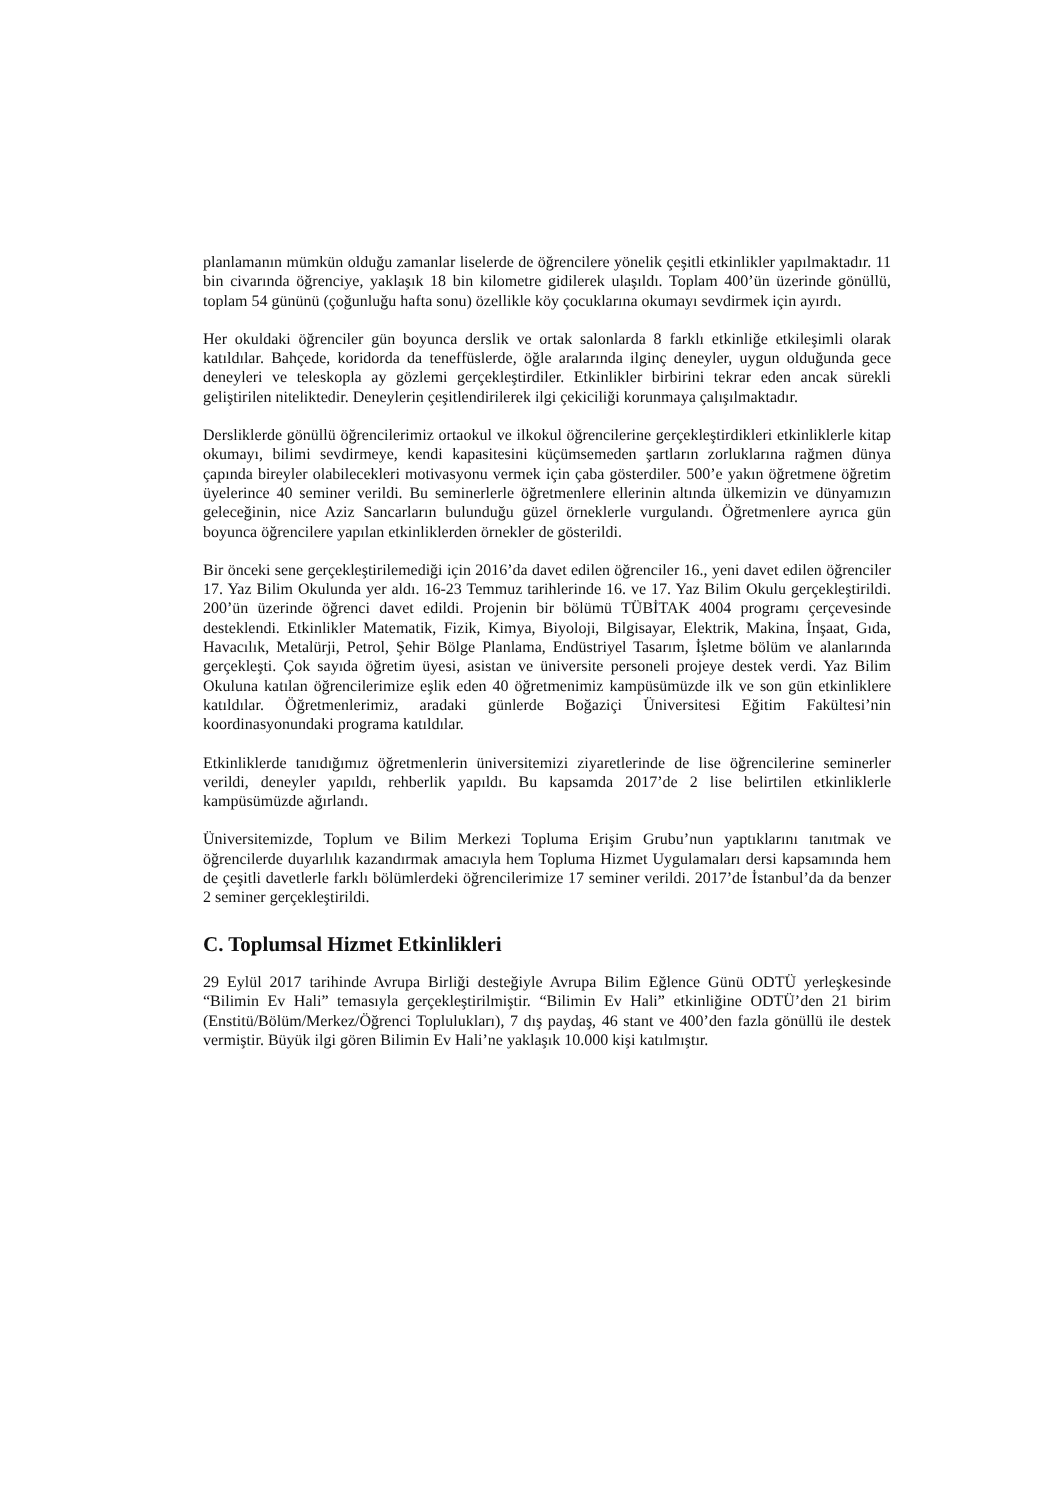planlamanın mümkün olduğu zamanlar liselerde de öğrencilere yönelik çeşitli etkinlikler yapılmaktadır. 11 bin civarında öğrenciye, yaklaşık 18 bin kilometre gidilerek ulaşıldı. Toplam 400’ün üzerinde gönüllü, toplam 54 gününü (çoğunluğu hafta sonu) özellikle köy çocuklarına okumayı sevdirmek için ayırdı.
Her okuldaki öğrenciler gün boyunca derslik ve ortak salonlarda 8 farklı etkinliğe etkileşimli olarak katıldılar. Bahçede, koridorda da teneffüslerde, öğle aralarında ilginç deneyler, uygun olduğunda gece deneyleri ve teleskopla ay gözlemi gerçekleştirdiler. Etkinlikler birbirini tekrar eden ancak sürekli geliştirilen niteliktedir. Deneylerin çeşitlendirilerek ilgi çekiciliği korunmaya çalışılmaktadır.
Dersliklerde gönüllü öğrencilerimiz ortaokul ve ilkokul öğrencilerine gerçekleştirdikleri etkinliklerle kitap okumayı, bilimi sevdirmeye, kendi kapasitesini küçümsemeden şartların zorluklarına rağmen dünya çapında bireyler olabilecekleri motivasyonu vermek için çaba gösterdiler. 500’e yakın öğretmene öğretim üyelerince 40 seminer verildi. Bu seminerlerle öğretmenlere ellerinin altında ülkemizin ve dünyamızın geleceğinin, nice Aziz Sancarların bulunduğu güzel örneklerle vurgulandı. Öğretmenlere ayrıca gün boyunca öğrencilere yapılan etkinliklerden örnekler de gösterildi.
Bir önceki sene gerçekleştirilemediği için 2016’da davet edilen öğrenciler 16., yeni davet edilen öğrenciler 17. Yaz Bilim Okulunda yer aldı. 16-23 Temmuz tarihlerinde 16. ve 17. Yaz Bilim Okulu gerçekleştirildi. 200’ün üzerinde öğrenci davet edildi. Projenin bir bölümü TÜBİTAK 4004 programı çerçevesinde desteklendi. Etkinlikler Matematik, Fizik, Kimya, Biyoloji, Bilgisayar, Elektrik, Makina, İnşaat, Gıda, Havacılık, Metalürji, Petrol, Şehir Bölge Planlama, Endüstriyel Tasarım, İşletme bölüm ve alanlarında gerçekleşti. Çok sayıda öğretim üyesi, asistan ve üniversite personeli projeye destek verdi. Yaz Bilim Okuluna katılan öğrencilerimize eşlik eden 40 öğretmenimiz kampüsümüzde ilk ve son gün etkinliklere katıldılar. Öğretmenlerimiz, aradaki günlerde Boğaziçi Üniversitesi Eğitim Fakültesi’nin koordinasyonundaki programa katıldılar.
Etkinliklerde tanıdığımız öğretmenlerin üniversitemizi ziyaretlerinde de lise öğrencilerine seminerler verildi, deneyler yapıldı, rehberlik yapıldı. Bu kapsamda 2017’de 2 lise belirtilen etkinliklerle kampüsümüzde ağırlandı.
Üniversitemizde, Toplum ve Bilim Merkezi Topluma Erişim Grubu’nun yaptıklarını tanıtmak ve öğrencilerde duyarlılık kazandırmak amacıyla hem Topluma Hizmet Uygulamaları dersi kapsamında hem de çeşitli davetlerle farklı bölümlerdeki öğrencilerimize 17 seminer verildi. 2017’de İstanbul’da da benzer 2 seminer gerçekleştirildi.
C. Toplumsal Hizmet Etkinlikleri
29 Eylül 2017 tarihinde Avrupa Birliği desteğiyle Avrupa Bilim Eğlence Günü ODTÜ yerleşkesinde “Bilimin Ev Hali” temasıyla gerçekleştirilmiştir. “Bilimin Ev Hali” etkinliğine ODTÜ’den 21 birim (Enstitü/Bölüm/Merkez/Öğrenci Toplulukları), 7 dış paydaş, 46 stant ve 400’den fazla gönüllü ile destek vermiştir. Büyük ilgi gören Bilimin Ev Hali’ne yaklaşık 10.000 kişi katılmıştır.